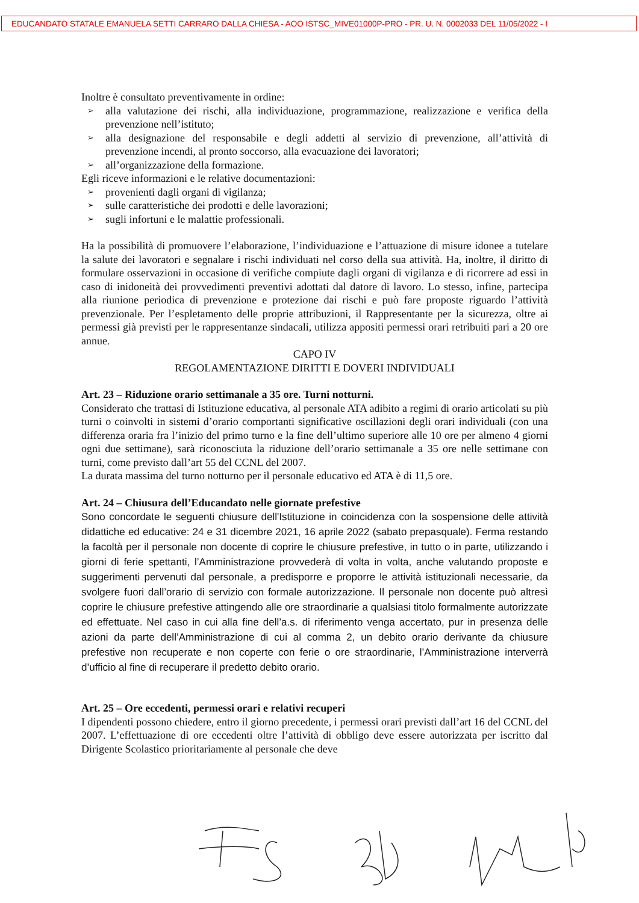EDUCANDATO STATALE EMANUELA SETTI CARRARO DALLA CHIESA - AOO ISTSC_MIVE01000P-PRO - PR. U. N. 0002033 DEL 11/05/2022 - I
Inoltre è consultato preventivamente in ordine:
➢ alla valutazione dei rischi, alla individuazione, programmazione, realizzazione e verifica della prevenzione nell’istituto;
➢ alla designazione del responsabile e degli addetti al servizio di prevenzione, all’attività di prevenzione incendi, al pronto soccorso, alla evacuazione dei lavoratori;
➢ all’organizzazione della formazione.
Egli riceve informazioni e le relative documentazioni:
➢ provenienti dagli organi di vigilanza;
➢ sulle caratteristiche dei prodotti e delle lavorazioni;
➢ sugli infortuni e le malattie professionali.
Ha la possibilità di promuovere l’elaborazione, l’individuazione e l’attuazione di misure idonee a tutelare la salute dei lavoratori e segnalare i rischi individuati nel corso della sua attività. Ha, inoltre, il diritto di formulare osservazioni in occasione di verifiche compiute dagli organi di vigilanza e di ricorrere ad essi in caso di inidoneità dei provvedimenti preventivi adottati dal datore di lavoro. Lo stesso, infine, partecipa alla riunione periodica di prevenzione e protezione dai rischi e può fare proposte riguardo l’attività prevenzionale. Per l’espletamento delle proprie attribuzioni, il Rappresentante per la sicurezza, oltre ai permessi già previsti per le rappresentanze sindacali, utilizza appositi permessi orari retribuiti pari a 20 ore annue.
CAPO IV
REGOLAMENTAZIONE DIRITTI E DOVERI INDIVIDUALI
Art. 23 – Riduzione orario settimanale a 35 ore. Turni notturni.
Considerato che trattasi di Istituzione educativa, al personale ATA adibito a regimi di orario articolati su più turni o coinvolti in sistemi d’orario comportanti significative oscillazioni degli orari individuali (con una differenza oraria fra l’inizio del primo turno e la fine dell’ultimo superiore alle 10 ore per almeno 4 giorni ogni due settimane), sarà riconosciuta la riduzione dell’orario settimanale a 35 ore nelle settimane con turni, come previsto dall’art 55 del CCNL del 2007.
La durata massima del turno notturno per il personale educativo ed ATA è di 11,5 ore.
Art. 24 – Chiusura dell’Educandato nelle giornate prefestive
Sono concordate le seguenti chiusure dell'Istituzione in coincidenza con la sospensione delle attività didattiche ed educative: 24 e 31 dicembre 2021, 16 aprile 2022 (sabato prepasquale). Ferma restando la facoltà per il personale non docente di coprire le chiusure prefestive, in tutto o in parte, utilizzando i giorni di ferie spettanti, l’Amministrazione provvederà di volta in volta, anche valutando proposte e suggerimenti pervenuti dal personale, a predisporre e proporre le attività istituzionali necessarie, da svolgere fuori dall’orario di servizio con formale autorizzazione. Il personale non docente può altresì coprire le chiusure prefestive attingendo alle ore straordinarie a qualsiasi titolo formalmente autorizzate ed effettuate. Nel caso in cui alla fine dell’a.s. di riferimento venga accertato, pur in presenza delle azioni da parte dell’Amministrazione di cui al comma 2, un debito orario derivante da chiusure prefestive non recuperate e non coperte con ferie o ore straordinarie, l’Amministrazione interverrà d’ufficio al fine di recuperare il predetto debito orario.
Art. 25 – Ore eccedenti, permessi orari e relativi recuperi
I dipendenti possono chiedere, entro il giorno precedente, i permessi orari previsti dall’art 16 del CCNL del 2007. L’effettuazione di ore eccedenti oltre l’attività di obbligo deve essere autorizzata per iscritto dal Dirigente Scolastico prioritariamente al personale che deve